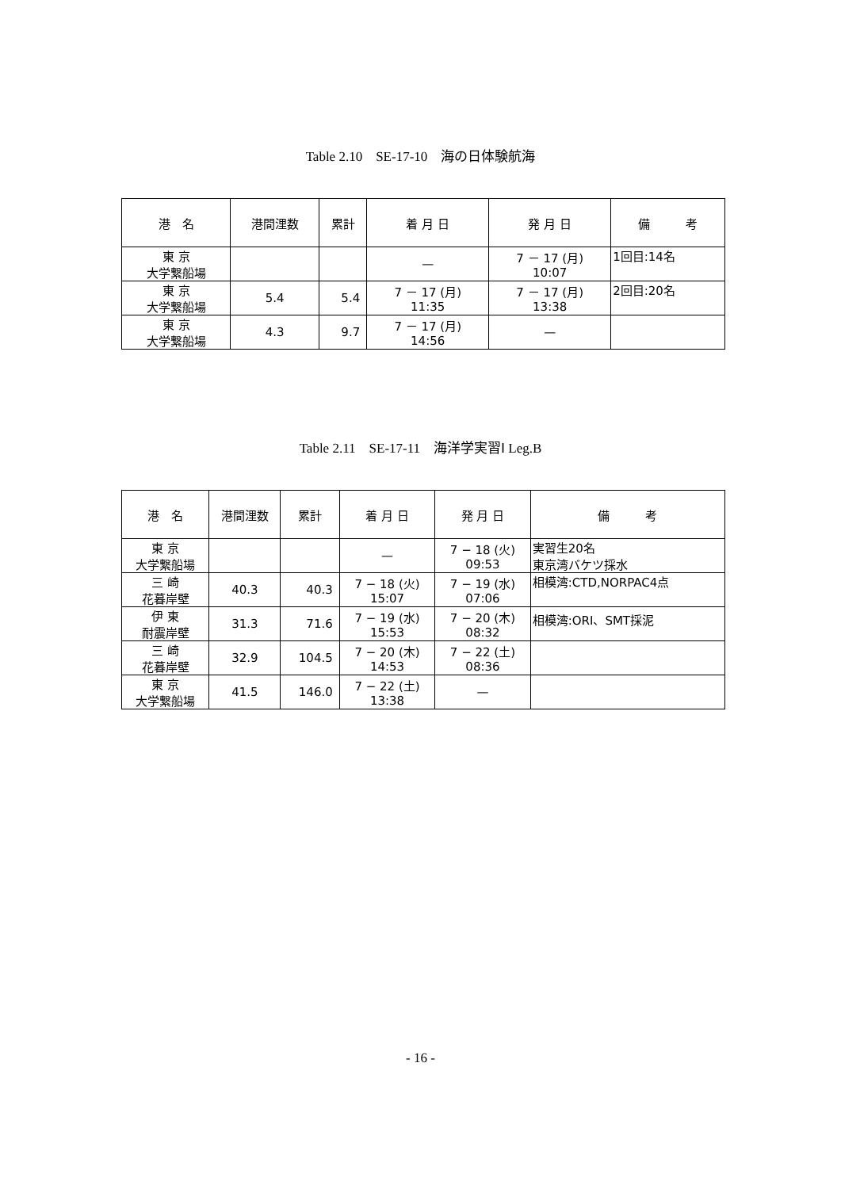Table 2.10　SE-17-10　海の日体験航海
| 港 名 | 港間浬数 | 累計 | 着 月 日 | 発 月 日 | 備 考 |
| --- | --- | --- | --- | --- | --- |
| 東 京 大学繋船場 | | | — | 7 － 17 (月) 10:07 | 1回目:14名 |
| 東 京 大学繋船場 | 5.4 | 5.4 | 7 － 17 (月) 11:35 | 7 － 17 (月) 13:38 | 2回目:20名 |
| 東 京 大学繋船場 | 4.3 | 9.7 | 7 － 17 (月) 14:56 | — | |
Table 2.11　SE-17-11　海洋学実習Ⅰ Leg.B
| 港 名 | 港間浬数 | 累計 | 着 月 日 | 発 月 日 | 備 考 |
| --- | --- | --- | --- | --- | --- |
| 東 京 大学繋船場 | | | — | 7 − 18 (火) 09:53 | 実習生20名 東京湾バケツ採水 |
| 三 崎 花暮岸壁 | 40.3 | 40.3 | 7 − 18 (火) 15:07 | 7 − 19 (水) 07:06 | 相模湾:CTD,NORPAC4点 |
| 伊 東 耐震岸壁 | 31.3 | 71.6 | 7 − 19 (水) 15:53 | 7 − 20 (木) 08:32 | 相模湾:ORI、SMT採泥 |
| 三 崎 花暮岸壁 | 32.9 | 104.5 | 7 − 20 (木) 14:53 | 7 − 22 (土) 08:36 | |
| 東 京 大学繋船場 | 41.5 | 146.0 | 7 − 22 (土) 13:38 | — | |
- 16 -